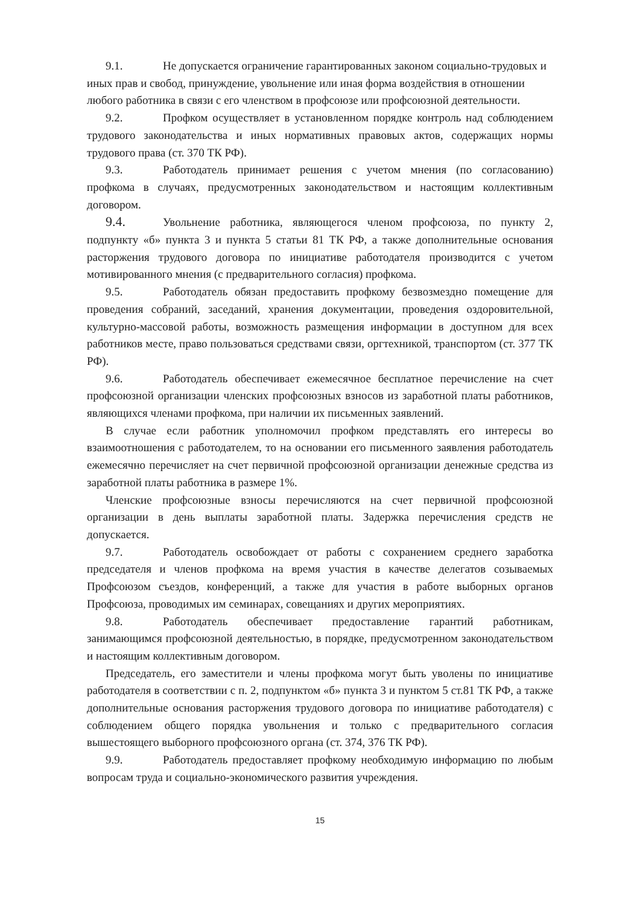9.1. Не допускается ограничение гарантированных законом социально-трудовых и иных прав и свобод, принуждение, увольнение или иная форма воздействия в отношении любого работника в связи с его членством в профсоюзе или профсоюзной деятельности.
9.2. Профком осуществляет в установленном порядке контроль над соблюдением трудового законодательства и иных нормативных правовых актов, содержащих нормы трудового права (ст. 370 ТК РФ).
9.3. Работодатель принимает решения с учетом мнения (по согласованию) профкома в случаях, предусмотренных законодательством и настоящим коллективным договором.
9.4. Увольнение работника, являющегося членом профсоюза, по пункту 2, подпункту «б» пункта 3 и пункта 5 статьи 81 ТК РФ, а также дополнительные основания расторжения трудового договора по инициативе работодателя производится с учетом мотивированного мнения (с предварительного согласия) профкома.
9.5. Работодатель обязан предоставить профкому безвозмездно помещение для проведения собраний, заседаний, хранения документации, проведения оздоровительной, культурно-массовой работы, возможность размещения информации в доступном для всех работников месте, право пользоваться средствами связи, оргтехникой, транспортом (ст. 377 ТК РФ).
9.6. Работодатель обеспечивает ежемесячное бесплатное перечисление на счет профсоюзной организации членских профсоюзных взносов из заработной платы работников, являющихся членами профкома, при наличии их письменных заявлений.
В случае если работник уполномочил профком представлять его интересы во взаимоотношения с работодателем, то на основании его письменного заявления работодатель ежемесячно перечисляет на счет первичной профсоюзной организации денежные средства из заработной платы работника в размере 1%.
Членские профсоюзные взносы перечисляются на счет первичной профсоюзной организации в день выплаты заработной платы. Задержка перечисления средств не допускается.
9.7. Работодатель освобождает от работы с сохранением среднего заработка председателя и членов профкома на время участия в качестве делегатов созываемых Профсоюзом съездов, конференций, а также для участия в работе выборных органов Профсоюза, проводимых им семинарах, совещаниях и других мероприятиях.
9.8. Работодатель обеспечивает предоставление гарантий работникам, занимающимся профсоюзной деятельностью, в порядке, предусмотренном законодательством и настоящим коллективным договором.
Председатель, его заместители и члены профкома могут быть уволены по инициативе работодателя в соответствии с п. 2, подпунктом «б» пункта 3 и пунктом 5 ст.81 ТК РФ, а также дополнительные основания расторжения трудового договора по инициативе работодателя) с соблюдением общего порядка увольнения и только с предварительного согласия вышестоящего выборного профсоюзного органа (ст. 374, 376 ТК РФ).
9.9. Работодатель предоставляет профкому необходимую информацию по любым вопросам труда и социально-экономического развития учреждения.
15